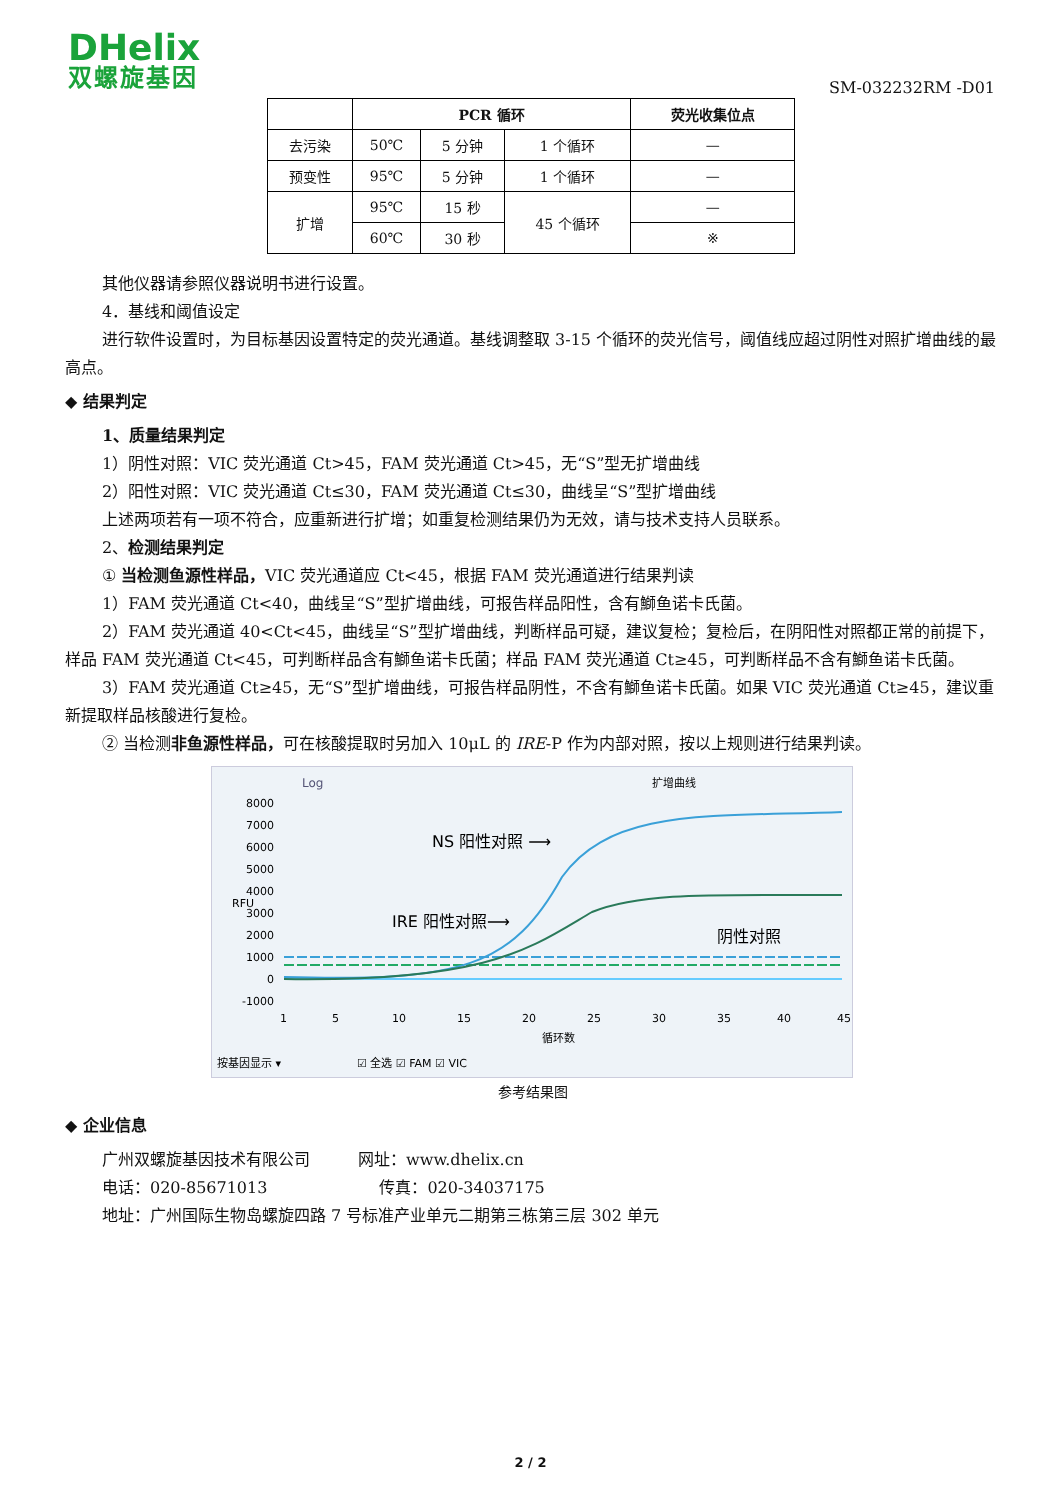DHelix
双螺旋基因
SM-032232RM -D01
| | PCR 循环 | | | 荧光收集位点 |
| --- | --- | --- | --- | --- |
| 去污染 | 50℃ | 5 分钟 | 1 个循环 | — |
| 预变性 | 95℃ | 5 分钟 | 1 个循环 | — |
| 扩增 | 95℃ | 15 秒 | 45 个循环 | — |
| | 60℃ | 30 秒 | | ※ |
其他仪器请参照仪器说明书进行设置。
4．基线和阈值设定
进行软件设置时，为目标基因设置特定的荧光通道。基线调整取 3-15 个循环的荧光信号，阈值线应超过阴性对照扩增曲线的最高点。
◆ 结果判定
1、质量结果判定
1）阴性对照：VIC 荧光通道 Ct>45，FAM 荧光通道 Ct>45，无“S”型无扩增曲线
2）阳性对照：VIC 荧光通道 Ct≤30，FAM 荧光通道 Ct≤30，曲线呈“S”型扩增曲线
上述两项若有一项不符合，应重新进行扩增；如重复检测结果仍为无效，请与技术支持人员联系。
2、检测结果判定
① 当检测鱼源性样品，VIC 荧光通道应 Ct<45，根据 FAM 荧光通道进行结果判读
1）FAM 荧光通道 Ct<40，曲线呈“S”型扩增曲线，可报告样品阳性，含有鰤鱼诺卡氏菌。
2）FAM 荧光通道 40<Ct<45，曲线呈“S”型扩增曲线，判断样品可疑，建议复检；复检后，在阴阳性对照都正常的前提下，样品 FAM 荧光通道 Ct<45，可判断样品含有鰤鱼诺卡氏菌；样品 FAM 荧光通道 Ct≥45，可判断样品不含有鰤鱼诺卡氏菌。
3）FAM 荧光通道 Ct≥45，无“S”型扩增曲线，可报告样品阴性，不含有鰤鱼诺卡氏菌。如果 VIC 荧光通道 Ct≥45，建议重新提取样品核酸进行复检。
② 当检测非鱼源性样品，可在核酸提取时另加入 10μL 的 IRE-P 作为内部对照，按以上规则进行结果判读。
Log
扩增曲线
8000
7000
6000
5000
4000
3000
2000
1000
0
-1000
RFU
1
5
10
15
20
25
30
35
40
45
循环数
NS 阳性对照 ⟶
IRE 阳性对照⟶
阴性对照
按基因显示 ▾
☑ 全选 ☑ FAM ☑ VIC
参考结果图
◆ 企业信息
广州双螺旋基因技术有限公司　　　网址：www.dhelix.cn
电话：020-85671013　　　　　　　传真：020-34037175
地址：广州国际生物岛螺旋四路 7 号标准产业单元二期第三栋第三层 302 单元
2 / 2